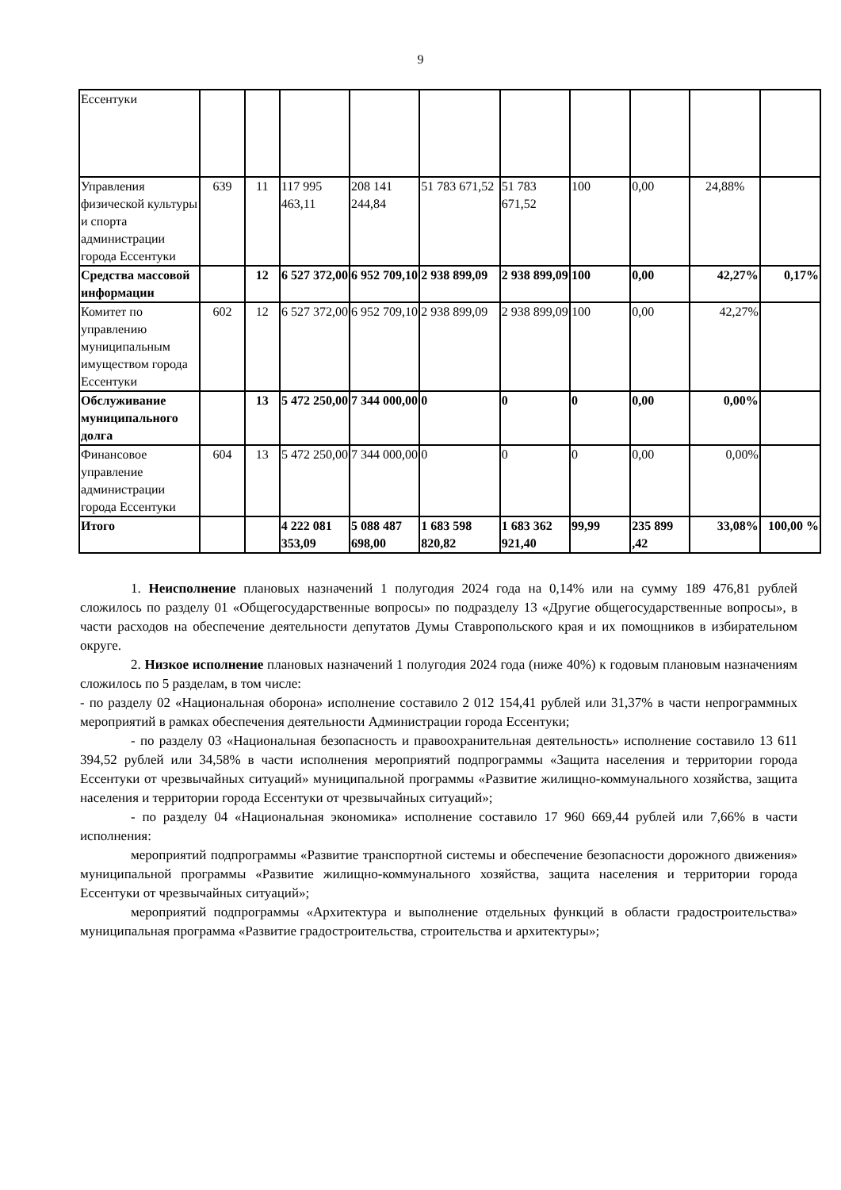9
| Ессентуки | | | | | | | | | | |
| Управления физической культуры и спорта администрации города Ессентуки | 639 | 11 | 117 995 463,11 | 208 141 244,84 | 51 783 671,52 | 51 783 671,52 | 100 | 0,00 | 24,88% | |
| Средства массовой информации | | 12 | 6 527 372,00 | 6 952 709,10 | 2 938 899,09 | 2 938 899,09 | 100 | 0,00 | 42,27% | 0,17% |
| Комитет по управлению муниципальным имуществом города Ессентуки | 602 | 12 | 6 527 372,00 | 6 952 709,10 | 2 938 899,09 | 2 938 899,09 | 100 | 0,00 | 42,27% | |
| Обслуживание муниципального долга | | 13 | 5 472 250,00 | 7 344 000,00 | 0 | 0 | 0 | 0,00 | 0,00% | |
| Финансовое управление администрации города Ессентуки | 604 | 13 | 5 472 250,00 | 7 344 000,00 | 0 | 0 | 0 | 0,00 | 0,00% | |
| Итого | | | 4 222 081 353,09 | 5 088 487 698,00 | 1 683 598 820,82 | 1 683 362 921,40 | 99,99 | 235 899 ,42 | 33,08% | 100,00 % |
1. Неисполнение плановых назначений 1 полугодия 2024 года на 0,14% или на сумму 189 476,81 рублей сложилось по разделу 01 «Общегосударственные вопросы» по подразделу 13 «Другие общегосударственные вопросы», в части расходов на обеспечение деятельности депутатов Думы Ставропольского края и их помощников в избирательном округе.
2. Низкое исполнение плановых назначений 1 полугодия 2024 года (ниже 40%) к годовым плановым назначениям сложилось по 5 разделам, в том числе:
- по разделу 02 «Национальная оборона» исполнение составило 2 012 154,41 рублей или 31,37% в части непрограммных мероприятий в рамках обеспечения деятельности Администрации города Ессентуки;
- по разделу 03 «Национальная безопасность и правоохранительная деятельность» исполнение составило 13 611 394,52 рублей или 34,58% в части исполнения мероприятий подпрограммы «Защита населения и территории города Ессентуки от чрезвычайных ситуаций» муниципальной программы «Развитие жилищно-коммунального хозяйства, защита населения и территории города Ессентуки от чрезвычайных ситуаций»;
- по разделу 04 «Национальная экономика» исполнение составило 17 960 669,44 рублей или 7,66% в части исполнения:
мероприятий подпрограммы «Развитие транспортной системы и обеспечение безопасности дорожного движения» муниципальной программы «Развитие жилищно-коммунального хозяйства, защита населения и территории города Ессентуки от чрезвычайных ситуаций»;
мероприятий подпрограммы «Архитектура и выполнение отдельных функций в области градостроительства» муниципальная программа «Развитие градостроительства, строительства и архитектуры»;